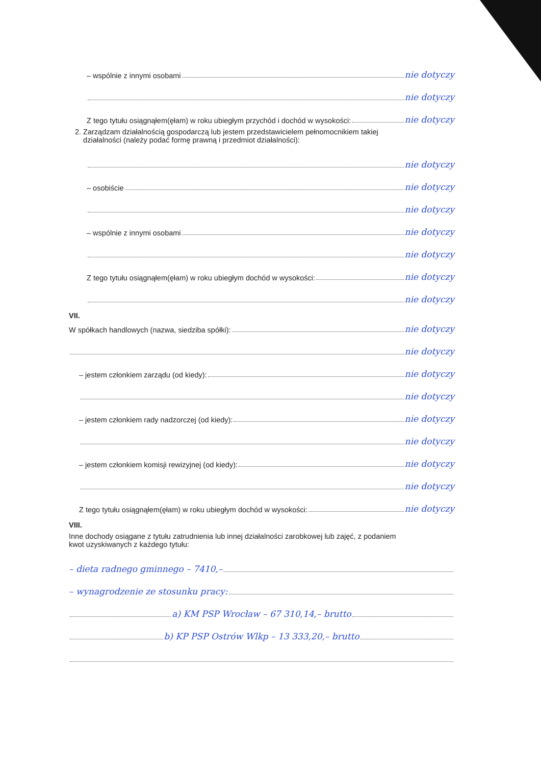– wspólnie z innymi osobami nie dotyczy
nie dotyczy
Z tego tytułu osiągnąłem(ęłam) w roku ubiegłym przychód i dochód w wysokości: nie dotyczy
2. Zarządzam działalnością gospodarczą lub jestem przedstawicielem pełnomocnikiem takiej
działalności (należy podać formę prawną i przedmiot działalności):
nie dotyczy
– osobiście nie dotyczy
nie dotyczy
– wspólnie z innymi osobami nie dotyczy
nie dotyczy
Z tego tytułu osiągnąłem(ęłam) w roku ubiegłym dochód w wysokości: nie dotyczy
nie dotyczy
VII.
W spółkach handlowych (nazwa, siedziba spółki): nie dotyczy
nie dotyczy
– jestem członkiem zarządu (od kiedy): nie dotyczy
nie dotyczy
– jestem członkiem rady nadzorczej (od kiedy): nie dotyczy
nie dotyczy
– jestem członkiem komisji rewizyjnej (od kiedy): nie dotyczy
nie dotyczy
Z tego tytułu osiągnąłem(ęłam) w roku ubiegłym dochód w wysokości: nie dotyczy
VIII.
Inne dochody osiągane z tytułu zatrudnienia lub innej działalności zarobkowej lub zajęć, z podaniem
kwot uzyskiwanych z każdego tytułu:
– dieta radnego gminnego – 7410,–
– wynagrodzenie ze stosunku pracy:
a) KM PSP Wrocław – 67 310,14,– brutto
b) KP PSP Ostrów Wlkp – 13 333,20,– brutto